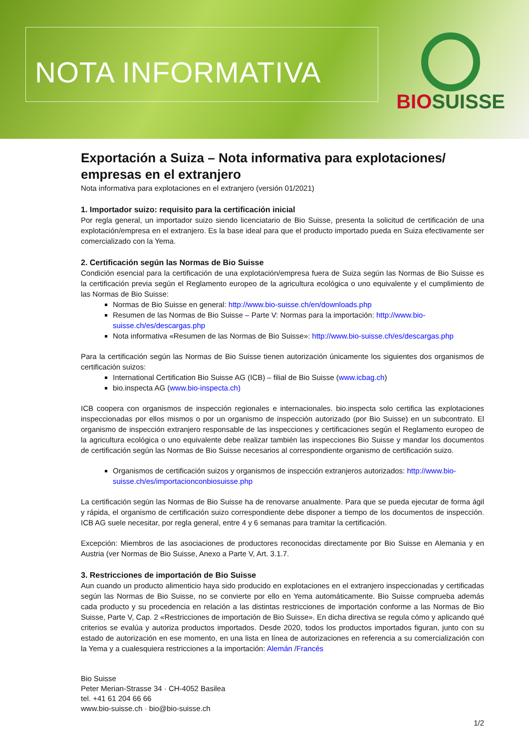NOTA INFORMATIVA
BIOSUISSE
Exportación a Suiza – Nota informativa para explotaciones/ empresas en el extranjero
Nota informativa para explotaciones en el extranjero (versión 01/2021)
1. Importador suizo: requisito para la certificación inicial
Por regla general, un importador suizo siendo licenciatario de Bio Suisse, presenta la solicitud de certificación de una explotación/empresa en el extranjero. Es la base ideal para que el producto importado pueda en Suiza efectivamente ser comercializado con la Yema.
2. Certificación según las Normas de Bio Suisse
Condición esencial para la certificación de una explotación/empresa fuera de Suiza según las Normas de Bio Suisse es la certificación previa según el Reglamento europeo de la agricultura ecológica o uno equivalente y el cumplimiento de las Normas de Bio Suisse:
Normas de Bio Suisse en general: http://www.bio-suisse.ch/en/downloads.php
Resumen de las Normas de Bio Suisse – Parte V: Normas para la importación: http://www.bio-suisse.ch/es/descargas.php
Nota informativa «Resumen de las Normas de Bio Suisse»: http://www.bio-suisse.ch/es/descargas.php
Para la certificación según las Normas de Bio Suisse tienen autorización únicamente los siguientes dos organismos de certificación suizos:
International Certification Bio Suisse AG (ICB) – filial de Bio Suisse (www.icbag.ch)
bio.inspecta AG (www.bio-inspecta.ch)
ICB coopera con organismos de inspección regionales e internacionales. bio.inspecta solo certifica las explotaciones inspeccionadas por ellos mismos o por un organismo de inspección autorizado (por Bio Suisse) en un subcontrato. El organismo de inspección extranjero responsable de las inspecciones y certificaciones según el Reglamento europeo de la agricultura ecológica o uno equivalente debe realizar también las inspecciones Bio Suisse y mandar los documentos de certificación según las Normas de Bio Suisse necesarios al correspondiente organismo de certificación suizo.
Organismos de certificación suizos y organismos de inspección extranjeros autorizados: http://www.bio-suisse.ch/es/importacionconbiosuisse.php
La certificación según las Normas de Bio Suisse ha de renovarse anualmente. Para que se pueda ejecutar de forma ágil y rápida, el organismo de certificación suizo correspondiente debe disponer a tiempo de los documentos de inspección. ICB AG suele necesitar, por regla general, entre 4 y 6 semanas para tramitar la certificación.
Excepción: Miembros de las asociaciones de productores reconocidas directamente por Bio Suisse en Alemania y en Austria (ver Normas de Bio Suisse, Anexo a Parte V, Art. 3.1.7.
3. Restricciones de importación de Bio Suisse
Aun cuando un producto alimenticio haya sido producido en explotaciones en el extranjero inspeccionadas y certificadas según las Normas de Bio Suisse, no se convierte por ello en Yema automáticamente. Bio Suisse comprueba además cada producto y su procedencia en relación a las distintas restricciones de importación conforme a las Normas de Bio Suisse, Parte V, Cap. 2 «Restricciones de importación de Bio Suisse». En dicha directiva se regula cómo y aplicando qué criterios se evalúa y autoriza productos importados. Desde 2020, todos los productos importados figuran, junto con su estado de autorización en ese momento, en una lista en línea de autorizaciones en referencia a su comercialización con la Yema y a cualesquiera restricciones a la importación: Alemán /Francés
Bio Suisse
Peter Merian-Strasse 34 · CH-4052 Basilea
tel. +41 61 204 66 66
www.bio-suisse.ch · bio@bio-suisse.ch
1/2